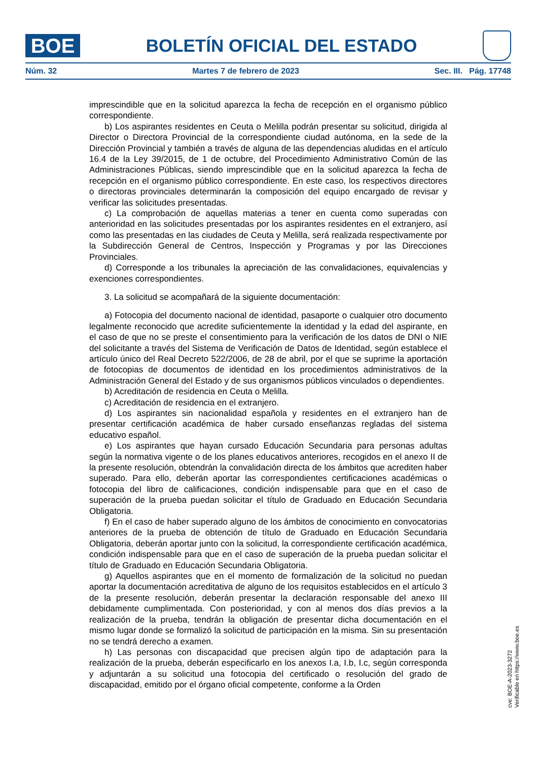BOE
BOLETÍN OFICIAL DEL ESTADO
Núm. 32 Martes 7 de febrero de 2023 Sec. III. Pág. 17748
imprescindible que en la solicitud aparezca la fecha de recepción en el organismo público correspondiente.
b) Los aspirantes residentes en Ceuta o Melilla podrán presentar su solicitud, dirigida al Director o Directora Provincial de la correspondiente ciudad autónoma, en la sede de la Dirección Provincial y también a través de alguna de las dependencias aludidas en el artículo 16.4 de la Ley 39/2015, de 1 de octubre, del Procedimiento Administrativo Común de las Administraciones Públicas, siendo imprescindible que en la solicitud aparezca la fecha de recepción en el organismo público correspondiente. En este caso, los respectivos directores o directoras provinciales determinarán la composición del equipo encargado de revisar y verificar las solicitudes presentadas.
c) La comprobación de aquellas materias a tener en cuenta como superadas con anterioridad en las solicitudes presentadas por los aspirantes residentes en el extranjero, así como las presentadas en las ciudades de Ceuta y Melilla, será realizada respectivamente por la Subdirección General de Centros, Inspección y Programas y por las Direcciones Provinciales.
d) Corresponde a los tribunales la apreciación de las convalidaciones, equivalencias y exenciones correspondientes.
3. La solicitud se acompañará de la siguiente documentación:
a) Fotocopia del documento nacional de identidad, pasaporte o cualquier otro documento legalmente reconocido que acredite suficientemente la identidad y la edad del aspirante, en el caso de que no se preste el consentimiento para la verificación de los datos de DNI o NIE del solicitante a través del Sistema de Verificación de Datos de Identidad, según establece el artículo único del Real Decreto 522/2006, de 28 de abril, por el que se suprime la aportación de fotocopias de documentos de identidad en los procedimientos administrativos de la Administración General del Estado y de sus organismos públicos vinculados o dependientes.
b) Acreditación de residencia en Ceuta o Melilla.
c) Acreditación de residencia en el extranjero.
d) Los aspirantes sin nacionalidad española y residentes en el extranjero han de presentar certificación académica de haber cursado enseñanzas regladas del sistema educativo español.
e) Los aspirantes que hayan cursado Educación Secundaria para personas adultas según la normativa vigente o de los planes educativos anteriores, recogidos en el anexo II de la presente resolución, obtendrán la convalidación directa de los ámbitos que acrediten haber superado. Para ello, deberán aportar las correspondientes certificaciones académicas o fotocopia del libro de calificaciones, condición indispensable para que en el caso de superación de la prueba puedan solicitar el título de Graduado en Educación Secundaria Obligatoria.
f) En el caso de haber superado alguno de los ámbitos de conocimiento en convocatorias anteriores de la prueba de obtención de título de Graduado en Educación Secundaria Obligatoria, deberán aportar junto con la solicitud, la correspondiente certificación académica, condición indispensable para que en el caso de superación de la prueba puedan solicitar el título de Graduado en Educación Secundaria Obligatoria.
g) Aquellos aspirantes que en el momento de formalización de la solicitud no puedan aportar la documentación acreditativa de alguno de los requisitos establecidos en el artículo 3 de la presente resolución, deberán presentar la declaración responsable del anexo III debidamente cumplimentada. Con posterioridad, y con al menos dos días previos a la realización de la prueba, tendrán la obligación de presentar dicha documentación en el mismo lugar donde se formalizó la solicitud de participación en la misma. Sin su presentación no se tendrá derecho a examen.
h) Las personas con discapacidad que precisen algún tipo de adaptación para la realización de la prueba, deberán especificarlo en los anexos I.a, I.b, I.c, según corresponda y adjuntarán a su solicitud una fotocopia del certificado o resolución del grado de discapacidad, emitido por el órgano oficial competente, conforme a la Orden
cve: BOE-A-2023-3272
Verificable en https://www.boe.es